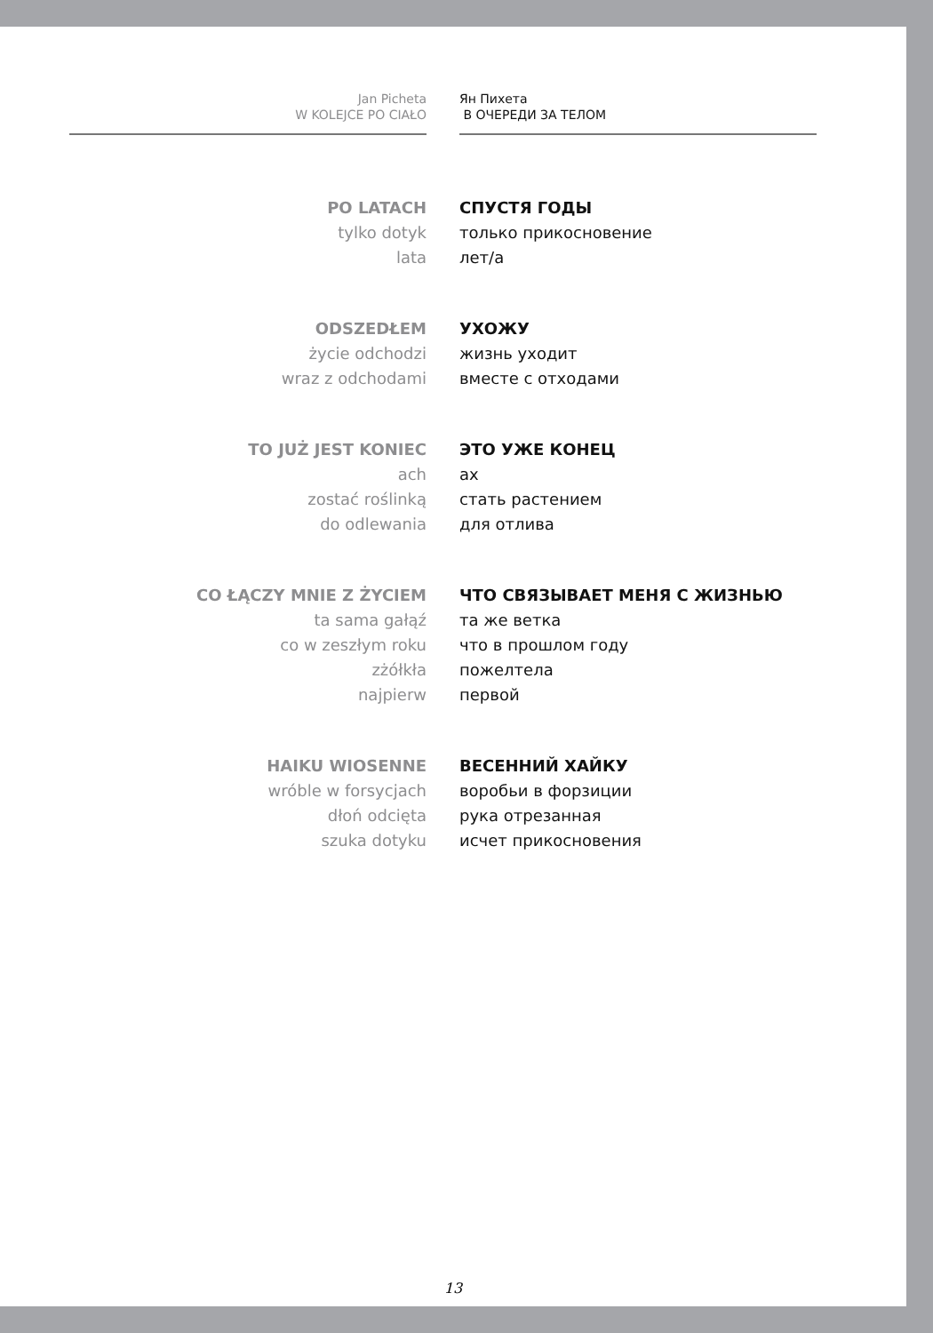Jan Picheta
W KOLEJCE PO CIAŁO
Ян Пихета
В ОЧЕРЕДИ ЗА ТЕЛОМ
PO LATACH
tylko dotyk
lata
СПУСТЯ ГОДЫ
только прикосновение
лет/а
ODSZEDŁEM
życie odchodzi
wraz z odchodami
УХОЖУ
жизнь уходит
вместе с отходами
TO JUŻ JEST KONIEC
ach
zostać roślinką
do odlewania
ЭТО УЖЕ КОНЕЦ
ах
стать растением
для отлива
CO ŁĄCZY MNIE Z ŻYCIEM
ta sama gałąź
co w zeszłym roku
zżółkła
najpierw
ЧТО СВЯЗЫВАЕТ МЕНЯ С ЖИЗНЬЮ
та же ветка
что в прошлом году
пожелтела
первой
HAIKU WIOSENNE
wróble w forsycjach
dłoń odcięta
szuka dotyku
ВЕСЕННИЙ ХАЙКУ
воробьи в форзиции
рука отрезанная
исчет прикосновения
13